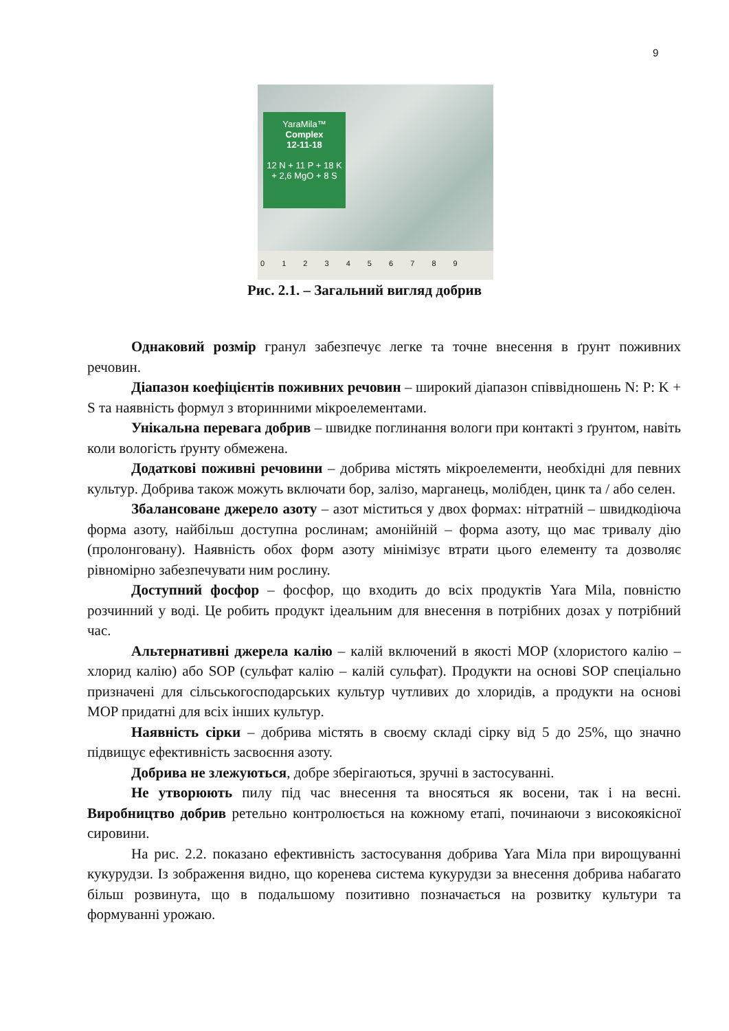9
YaraMila™
Complex
12-11-18
12 N + 11 P + 18 K + 2,6 MgO + 8 S
0 1 2 3 4 5 6 7 8 9
Рис. 2.1. – Загальний вигляд добрив
Однаковий розмір гранул забезпечує легке та точне внесення в ґрунт поживних речовин.
Діапазон коефіцієнтів поживних речовин – широкий діапазон співвідношень N: P: K + S та наявність формул з вторинними мікроелементами.
Унікальна перевага добрив – швидке поглинання вологи при контакті з ґрунтом, навіть коли вологість ґрунту обмежена.
Додаткові поживні речовини – добрива містять мікроелементи, необхідні для певних культур. Добрива також можуть включати бор, залізо, марганець, молібден, цинк та / або селен.
Збалансоване джерело азоту – азот міститься у двох формах: нітратній – швидкодіюча форма азоту, найбільш доступна рослинам; амонійній – форма азоту, що має тривалу дію (пролонговану). Наявність обох форм азоту мінімізує втрати цього елементу та дозволяє рівномірно забезпечувати ним рослину.
Доступний фосфор – фосфор, що входить до всіх продуктів Yara Mila, повністю розчинний у воді. Це робить продукт ідеальним для внесення в потрібних дозах у потрібний час.
Альтернативні джерела калію – калій включений в якості MOP (хлористого калію – хлорид калію) або SOP (сульфат калію – калій сульфат). Продукти на основі SOP спеціально призначені для сільськогосподарських культур чутливих до хлоридів, а продукти на основі MOP придатні для всіх інших культур.
Наявність сірки – добрива містять в своєму складі сірку від 5 до 25%, що значно підвищує ефективність засвоєння азоту.
Добрива не злежуються, добре зберігаються, зручні в застосуванні.
Не утворюють пилу під час внесення та вносяться як восени, так і на весні. Виробництво добрив ретельно контролюється на кожному етапі, починаючи з високоякісної сировини.
На рис. 2.2. показано ефективність застосування добрива Yara Міла при вирощуванні кукурудзи. Із зображення видно, що коренева система кукурудзи за внесення добрива набагато більш розвинута, що в подальшому позитивно позначається на розвитку культури та формуванні урожаю.